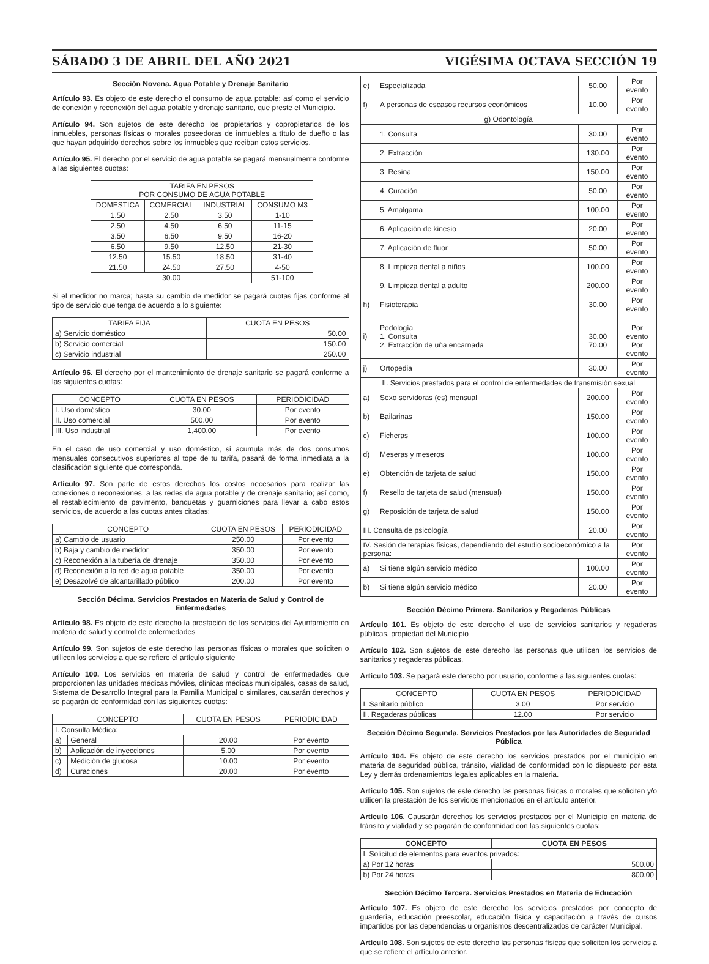SÁBADO 3 DE ABRIL DEL AÑO 2021 VIGÉSIMA OCTAVA SECCIÓN 19
Sección Novena. Agua Potable y Drenaje Sanitario
Artículo 93. Es objeto de este derecho el consumo de agua potable; así como el servicio de conexión y reconexión del agua potable y drenaje sanitario, que preste el Municipio.
Artículo 94. Son sujetos de este derecho los propietarios y copropietarios de los inmuebles, personas físicas o morales poseedoras de inmuebles a título de dueño o las que hayan adquirido derechos sobre los inmuebles que reciban estos servicios.
Artículo 95. El derecho por el servicio de agua potable se pagará mensualmente conforme a las siguientes cuotas:
| TARIFA EN PESOS POR CONSUMO DE AGUA POTABLE | | | |
| --- | --- | --- | --- |
| DOMESTICA | COMERCIAL | INDUSTRIAL | CONSUMO M3 |
| 1.50 | 2.50 | 3.50 | 1-10 |
| 2.50 | 4.50 | 6.50 | 11-15 |
| 3.50 | 6.50 | 9.50 | 16-20 |
| 6.50 | 9.50 | 12.50 | 21-30 |
| 12.50 | 15.50 | 18.50 | 31-40 |
| 21.50 | 24.50 | 27.50 | 4-50 |
| 30.00 | | | 51-100 |
Si el medidor no marca; hasta su cambio de medidor se pagará cuotas fijas conforme al tipo de servicio que tenga de acuerdo a lo siguiente:
| TARIFA FIJA | CUOTA EN PESOS |
| --- | --- |
| a) Servicio doméstico | 50.00 |
| b) Servicio comercial | 150.00 |
| c) Servicio industrial | 250.00 |
Artículo 96. El derecho por el mantenimiento de drenaje sanitario se pagará conforme a las siguientes cuotas:
| CONCEPTO | CUOTA EN PESOS | PERIODICIDAD |
| --- | --- | --- |
| I. Uso doméstico | 30.00 | Por evento |
| II. Uso comercial | 500.00 | Por evento |
| III. Uso industrial | 1,400.00 | Por evento |
En el caso de uso comercial y uso doméstico, si acumula más de dos consumos mensuales consecutivos superiores al tope de tu tarifa, pasará de forma inmediata a la clasificación siguiente que corresponda.
Artículo 97. Son parte de estos derechos los costos necesarios para realizar las conexiones o reconexiones, a las redes de agua potable y de drenaje sanitario; así como, el restablecimiento de pavimento, banquetas y guarniciones para llevar a cabo estos servicios, de acuerdo a las cuotas antes citadas:
| CONCEPTO | CUOTA EN PESOS | PERIODICIDAD |
| --- | --- | --- |
| a) Cambio de usuario | 250.00 | Por evento |
| b) Baja y cambio de medidor | 350.00 | Por evento |
| c) Reconexión a la tubería de drenaje | 350.00 | Por evento |
| d) Reconexión a la red de agua potable | 350.00 | Por evento |
| e) Desazolvé de alcantarillado público | 200.00 | Por evento |
Sección Décima. Servicios Prestados en Materia de Salud y Control de Enfermedades
Artículo 98. Es objeto de este derecho la prestación de los servicios del Ayuntamiento en materia de salud y control de enfermedades
Artículo 99. Son sujetos de este derecho las personas físicas o morales que soliciten o utilicen los servicios a que se refiere el artículo siguiente
Artículo 100. Los servicios en materia de salud y control de enfermedades que proporcionen las unidades médicas móviles, clínicas médicas municipales, casas de salud, Sistema de Desarrollo Integral para la Familia Municipal o similares, causarán derechos y se pagarán de conformidad con las siguientes cuotas:
| CONCEPTO | | CUOTA EN PESOS | PERIODICIDAD |
| --- | --- | --- | --- |
| I. Consulta Médica: | | | |
| a) | General | 20.00 | Por evento |
| b) | Aplicación de inyecciones | 5.00 | Por evento |
| c) | Medición de glucosa | 10.00 | Por evento |
| d) | Curaciones | 20.00 | Por evento |
| e) | Especializada | 50.00 | Por evento |
| f) | A personas de escasos recursos económicos | 10.00 | Por evento |
| g) Odontología | | | |
| | 1. Consulta | 30.00 | Por evento |
| | 2. Extracción | 130.00 | Por evento |
| | 3. Resina | 150.00 | Por evento |
| | 4. Curación | 50.00 | Por evento |
| | 5. Amalgama | 100.00 | Por evento |
| | 6. Aplicación de kinesio | 20.00 | Por evento |
| | 7. Aplicación de fluor | 50.00 | Por evento |
| | 8. Limpieza dental a niños | 100.00 | Por evento |
| | 9. Limpieza dental a adulto | 200.00 | Por evento |
| h) | Fisioterapia | 30.00 | Por evento |
| i) | Podología 1. Consulta 2. Extracción de uña encarnada | 30.00 70.00 | Por evento Por evento |
| j) | Ortopedia | 30.00 | Por evento |
| II. Servicios prestados para el control de enfermedades de transmisión sexual | | | |
| a) | Sexo servidoras (es) mensual | 200.00 | Por evento |
| b) | Bailarinas | 150.00 | Por evento |
| c) | Ficheras | 100.00 | Por evento |
| d) | Meseras y meseros | 100.00 | Por evento |
| e) | Obtención de tarjeta de salud | 150.00 | Por evento |
| f) | Resello de tarjeta de salud (mensual) | 150.00 | Por evento |
| g) | Reposición de tarjeta de salud | 150.00 | Por evento |
| III. Consulta de psicología | | 20.00 | Por evento |
| IV. Sesión de terapias físicas, dependiendo del estudio socioeconómico a la persona: | | | Por evento |
| a) | Si tiene algún servicio médico | 100.00 | Por evento |
| b) | Si tiene algún servicio médico | 20.00 | Por evento |
Sección Décimo Primera. Sanitarios y Regaderas Públicas
Artículo 101. Es objeto de este derecho el uso de servicios sanitarios y regaderas públicas, propiedad del Municipio
Artículo 102. Son sujetos de este derecho las personas que utilicen los servicios de sanitarios y regaderas públicas.
Artículo 103. Se pagará este derecho por usuario, conforme a las siguientes cuotas:
| CONCEPTO | CUOTA EN PESOS | PERIODICIDAD |
| --- | --- | --- |
| I. Sanitario público | 3.00 | Por servicio |
| II. Regaderas públicas | 12.00 | Por servicio |
Sección Décimo Segunda. Servicios Prestados por las Autoridades de Seguridad Pública
Artículo 104. Es objeto de este derecho los servicios prestados por el municipio en materia de seguridad pública, tránsito, vialidad de conformidad con lo dispuesto por esta Ley y demás ordenamientos legales aplicables en la materia.
Artículo 105. Son sujetos de este derecho las personas físicas o morales que soliciten y/o utilicen la prestación de los servicios mencionados en el artículo anterior.
Artículo 106. Causarán derechos los servicios prestados por el Municipio en materia de tránsito y vialidad y se pagarán de conformidad con las siguientes cuotas:
| CONCEPTO | CUOTA EN PESOS |
| --- | --- |
| I. Solicitud de elementos para eventos privados: | |
| a) Por 12 horas | 500.00 |
| b) Por 24 horas | 800.00 |
Sección Décimo Tercera. Servicios Prestados en Materia de Educación
Artículo 107. Es objeto de este derecho los servicios prestados por concepto de guardería, educación preescolar, educación física y capacitación a través de cursos impartidos por las dependencias u organismos descentralizados de carácter Municipal.
Artículo 108. Son sujetos de este derecho las personas físicas que soliciten los servicios a que se refiere el artículo anterior.